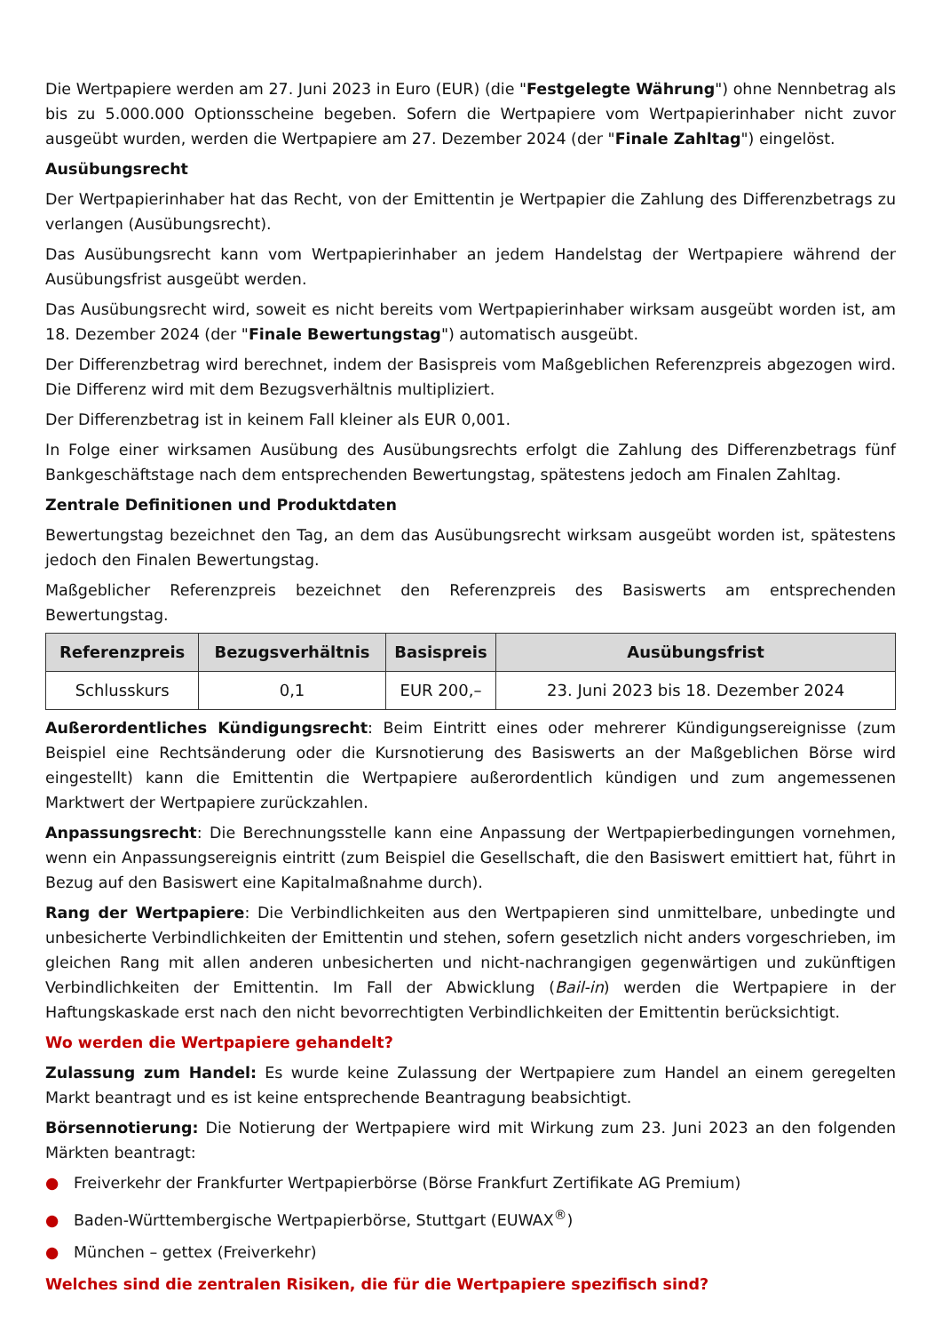Die Wertpapiere werden am 27. Juni 2023 in Euro (EUR) (die "Festgelegte Währung") ohne Nennbetrag als bis zu 5.000.000 Optionsscheine begeben. Sofern die Wertpapiere vom Wertpapierinhaber nicht zuvor ausgeübt wurden, werden die Wertpapiere am 27. Dezember 2024 (der "Finale Zahltag") eingelöst.
Ausübungsrecht
Der Wertpapierinhaber hat das Recht, von der Emittentin je Wertpapier die Zahlung des Differenzbetrags zu verlangen (Ausübungsrecht).
Das Ausübungsrecht kann vom Wertpapierinhaber an jedem Handelstag der Wertpapiere während der Ausübungsfrist ausgeübt werden.
Das Ausübungsrecht wird, soweit es nicht bereits vom Wertpapierinhaber wirksam ausgeübt worden ist, am 18. Dezember 2024 (der "Finale Bewertungstag") automatisch ausgeübt.
Der Differenzbetrag wird berechnet, indem der Basispreis vom Maßgeblichen Referenzpreis abgezogen wird. Die Differenz wird mit dem Bezugsverhältnis multipliziert.
Der Differenzbetrag ist in keinem Fall kleiner als EUR 0,001.
In Folge einer wirksamen Ausübung des Ausübungsrechts erfolgt die Zahlung des Differenzbetrags fünf Bankgeschäftstage nach dem entsprechenden Bewertungstag, spätestens jedoch am Finalen Zahltag.
Zentrale Definitionen und Produktdaten
Bewertungstag bezeichnet den Tag, an dem das Ausübungsrecht wirksam ausgeübt worden ist, spätestens jedoch den Finalen Bewertungstag.
Maßgeblicher Referenzpreis bezeichnet den Referenzpreis des Basiswerts am entsprechenden Bewertungstag.
| Referenzpreis | Bezugsverhältnis | Basispreis | Ausübungsfrist |
| --- | --- | --- | --- |
| Schlusskurs | 0,1 | EUR 200,– | 23. Juni 2023 bis 18. Dezember 2024 |
Außerordentliches Kündigungsrecht: Beim Eintritt eines oder mehrerer Kündigungsereignisse (zum Beispiel eine Rechtsänderung oder die Kursnotierung des Basiswerts an der Maßgeblichen Börse wird eingestellt) kann die Emittentin die Wertpapiere außerordentlich kündigen und zum angemessenen Marktwert der Wertpapiere zurückzahlen.
Anpassungsrecht: Die Berechnungsstelle kann eine Anpassung der Wertpapierbedingungen vornehmen, wenn ein Anpassungsereignis eintritt (zum Beispiel die Gesellschaft, die den Basiswert emittiert hat, führt in Bezug auf den Basiswert eine Kapitalmaßnahme durch).
Rang der Wertpapiere: Die Verbindlichkeiten aus den Wertpapieren sind unmittelbare, unbedingte und unbesicherte Verbindlichkeiten der Emittentin und stehen, sofern gesetzlich nicht anders vorgeschrieben, im gleichen Rang mit allen anderen unbesicherten und nicht-nachrangigen gegenwärtigen und zukünftigen Verbindlichkeiten der Emittentin. Im Fall der Abwicklung (Bail-in) werden die Wertpapiere in der Haftungskaskade erst nach den nicht bevorrechtigten Verbindlichkeiten der Emittentin berücksichtigt.
Wo werden die Wertpapiere gehandelt?
Zulassung zum Handel: Es wurde keine Zulassung der Wertpapiere zum Handel an einem geregelten Markt beantragt und es ist keine entsprechende Beantragung beabsichtigt.
Börsennotierung: Die Notierung der Wertpapiere wird mit Wirkung zum 23. Juni 2023 an den folgenden Märkten beantragt:
● Freiverkehr der Frankfurter Wertpapierbörse (Börse Frankfurt Zertifikate AG Premium)
● Baden-Württembergische Wertpapierbörse, Stuttgart (EUWAX<sup>®</sup>)
● München – gettex (Freiverkehr)
Welches sind die zentralen Risiken, die für die Wertpapiere spezifisch sind?